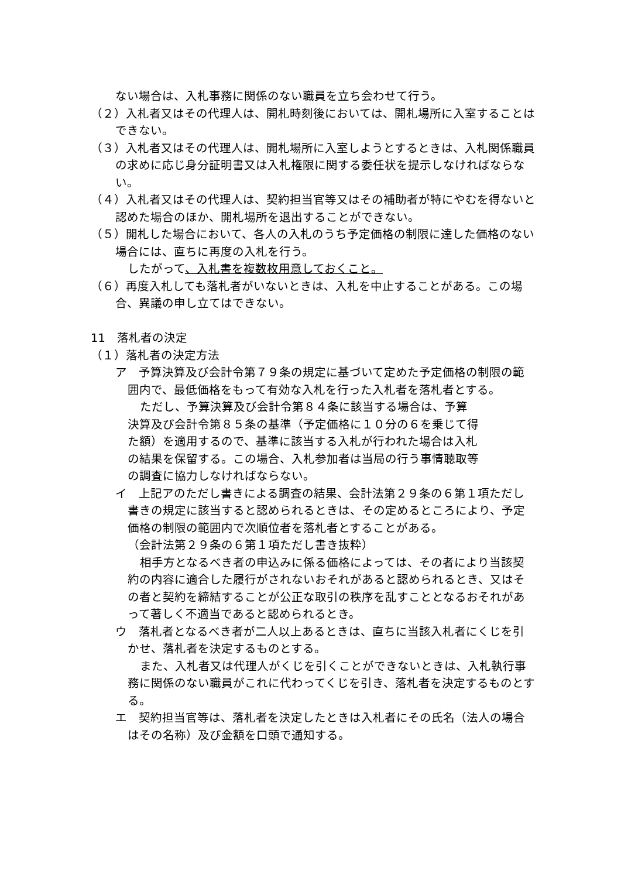ない場合は、入札事務に関係のない職員を立ち会わせて行う。
（２）入札者又はその代理人は、開札時刻後においては、開札場所に入室することはできない。
（３）入札者又はその代理人は、開札場所に入室しようとするときは、入札関係職員の求めに応じ身分証明書又は入札権限に関する委任状を提示しなければならない。
（４）入札者又はその代理人は、契約担当官等又はその補助者が特にやむを得ないと認めた場合のほか、開札場所を退出することができない。
（５）開札した場合において、各人の入札のうち予定価格の制限に達した価格のない場合には、直ちに再度の入札を行う。
したがって、入札書を複数枚用意しておくこと。
（６）再度入札しても落札者がいないときは、入札を中止することがある。この場合、異議の申し立てはできない。
11　落札者の決定
（１）落札者の決定方法
ア　予算決算及び会計令第７９条の規定に基づいて定めた予定価格の制限の範囲内で、最低価格をもって有効な入札を行った入札者を落札者とする。
ただし、予算決算及び会計令第８４条に該当する場合は、予算決算及び会計令第８５条の基準（予定価格に１０分の６を乗じて得た額）を適用するので、基準に該当する入札が行われた場合は入札の結果を保留する。この場合、入札参加者は当局の行う事情聴取等の調査に協力しなければならない。
イ　上記アのただし書きによる調査の結果、会計法第２９条の６第１項ただし書きの規定に該当すると認められるときは、その定めるところにより、予定価格の制限の範囲内で次順位者を落札者とすることがある。
（会計法第２９条の６第１項ただし書き抜粋）
相手方となるべき者の申込みに係る価格によっては、その者により当該契約の内容に適合した履行がされないおそれがあると認められるとき、又はその者と契約を締結することが公正な取引の秩序を乱すこととなるおそれがあって著しく不適当であると認められるとき。
ウ　落札者となるべき者が二人以上あるときは、直ちに当該入札者にくじを引かせ、落札者を決定するものとする。
また、入札者又は代理人がくじを引くことができないときは、入札執行事務に関係のない職員がこれに代わってくじを引き、落札者を決定するものとする。
エ　契約担当官等は、落札者を決定したときは入札者にその氏名（法人の場合はその名称）及び金額を口頭で通知する。